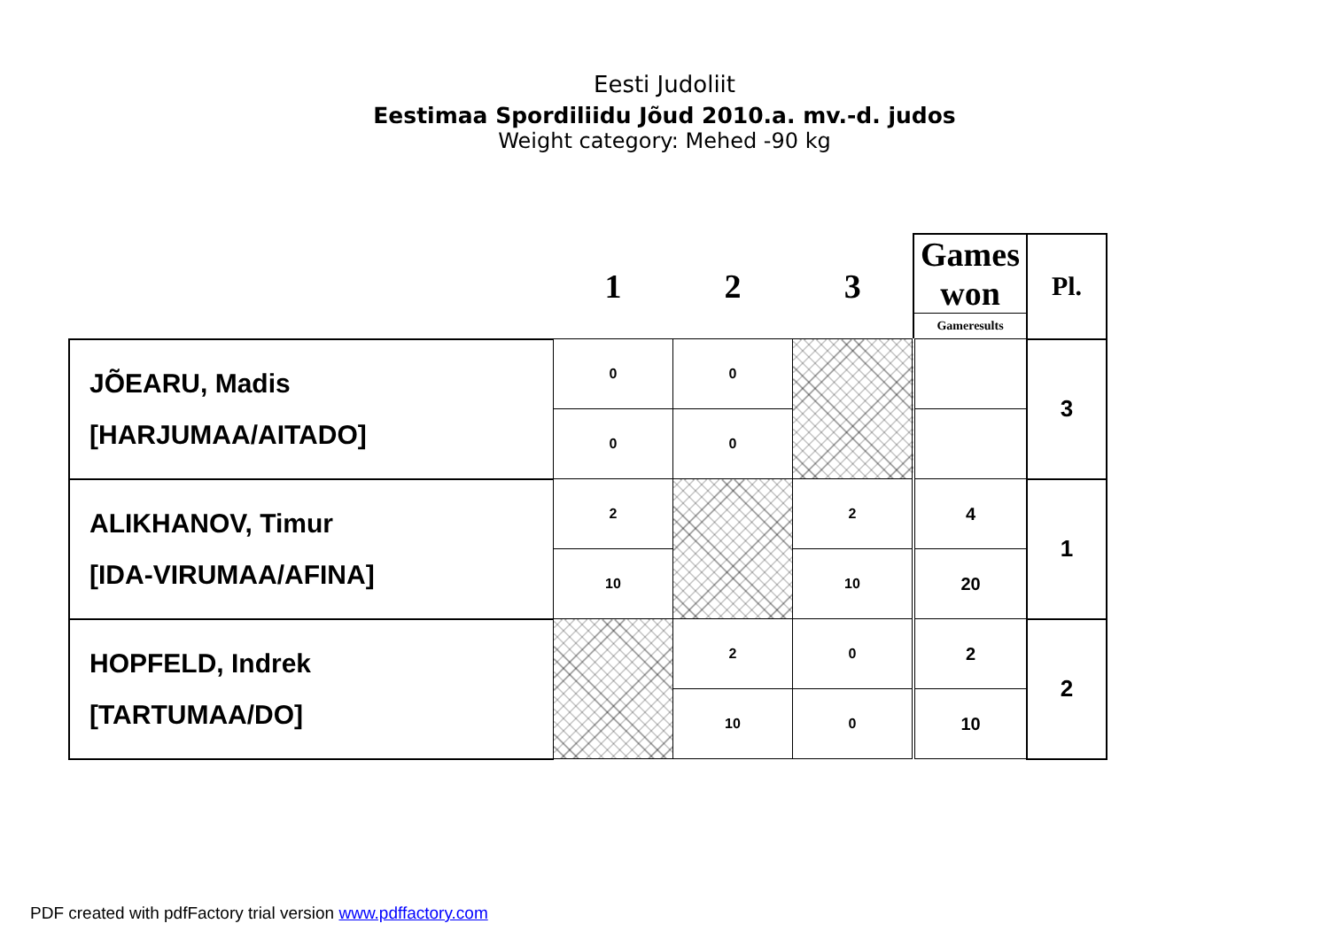Eesti Judoliit
Eestimaa Spordiliidu Jõud 2010.a. mv.-d. judos
Weight category: Mehed -90 kg
| | 1 | 2 | 3 | Games won | Pl. |
| --- | --- | --- | --- | --- | --- |
| | | | | Gameresults | |
| JÕEARU, Madis [HARJUMAA/AITADO] | 0 | 0 | | | 3 |
| | 0 | 0 | | | |
| ALIKHANOV, Timur [IDA-VIRUMAA/AFINA] | 2 | | 2 | 4 | 1 |
| | 10 | | 10 | 20 | |
| HOPFELD, Indrek [TARTUMAA/DO] | | 2 | 0 | 2 | 2 |
| | | 10 | 0 | 10 | |
PDF created with pdfFactory trial version www.pdffactory.com